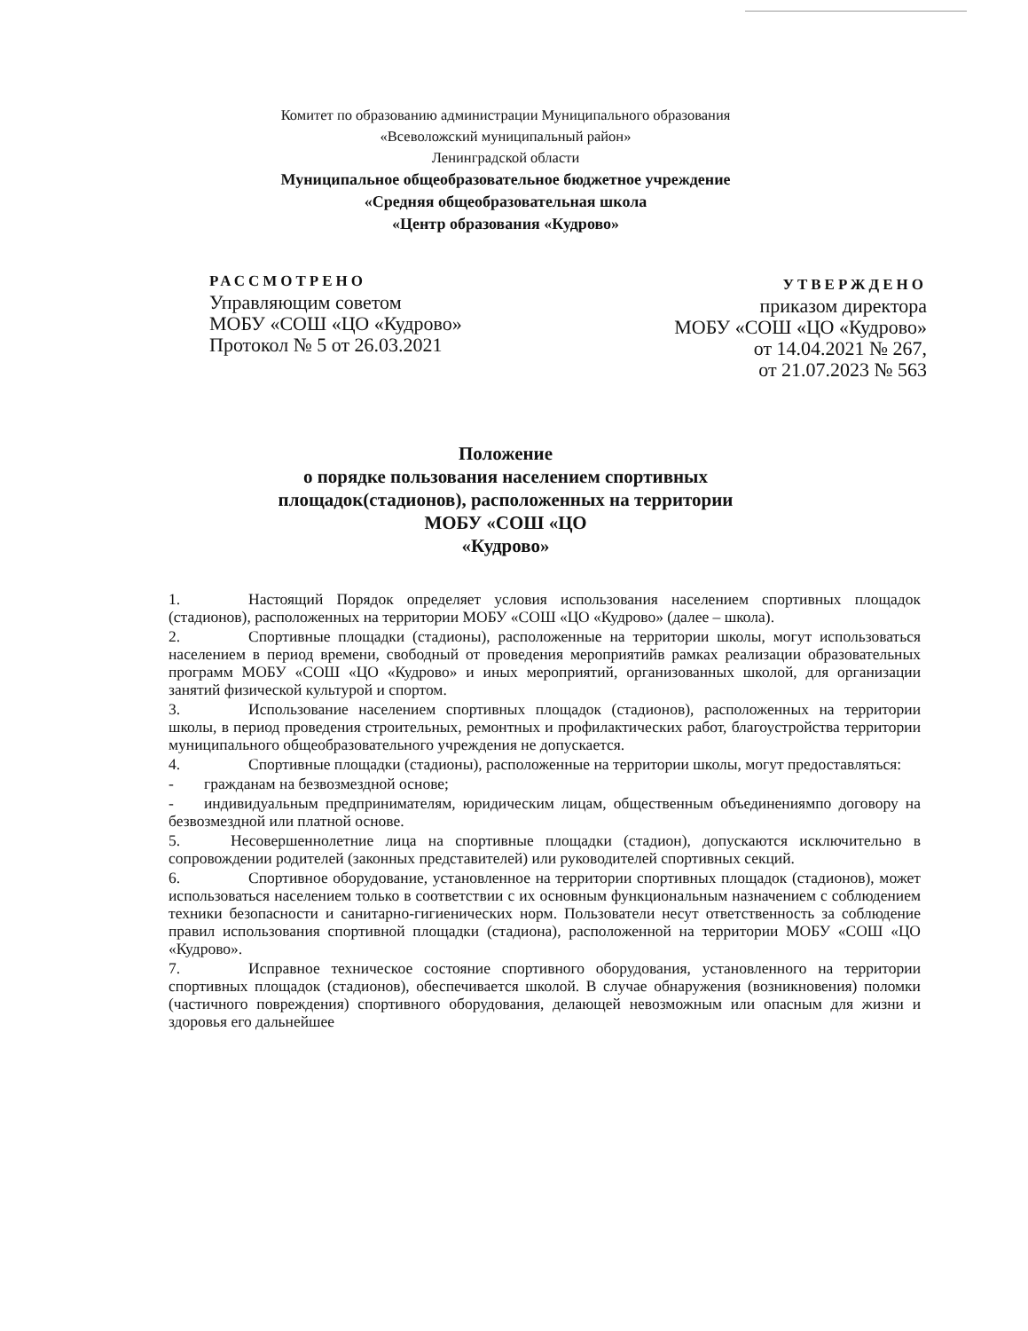Комитет по образованию администрации Муниципального образования
«Всеволожский муниципальный район»
Ленинградской области
Муниципальное общеобразовательное бюджетное учреждение
«Средняя общеобразовательная школа
«Центр образования «Кудрово»
РАССМОТРЕНО
Управляющим советом
МОБУ «СОШ «ЦО «Кудрово»
Протокол № 5 от 26.03.2021
УТВЕРЖДЕНО
приказом директора
МОБУ «СОШ «ЦО «Кудрово»
от 14.04.2021 № 267,
от 21.07.2023 № 563
Положение
о порядке пользования населением спортивных
площадок(стадионов), расположенных на территории
МОБУ «СОШ «ЦО
«Кудрово»
1. Настоящий Порядок определяет условия использования населением спортивных площадок (стадионов), расположенных на территории МОБУ «СОШ «ЦО «Кудрово» (далее – школа).
2. Спортивные площадки (стадионы), расположенные на территории школы, могут использоваться населением в период времени, свободный от проведения мероприятийв рамках реализации образовательных программ МОБУ «СОШ «ЦО «Кудрово» и иных мероприятий, организованных школой, для организации занятий физической культурой и спортом.
3. Использование населением спортивных площадок (стадионов), расположенных на территории школы, в период проведения строительных, ремонтных и профилактических работ, благоустройства территории муниципального общеобразовательного учреждения не допускается.
4. Спортивные площадки (стадионы), расположенные на территории школы, могут предоставляться:
- гражданам на безвозмездной основе;
- индивидуальным предпринимателям, юридическим лицам, общественным объединениямпо договору на безвозмездной или платной основе.
5. Несовершеннолетние лица на спортивные площадки (стадион), допускаются исключительно в сопровождении родителей (законных представителей) или руководителей спортивных секций.
6. Спортивное оборудование, установленное на территории спортивных площадок (стадионов), может использоваться населением только в соответствии с их основным функциональным назначением с соблюдением техники безопасности и санитарно-гигиенических норм. Пользователи несут ответственность за соблюдение правил использования спортивной площадки (стадиона), расположенной на территории МОБУ «СОШ «ЦО «Кудрово».
7. Исправное техническое состояние спортивного оборудования, установленного на территории спортивных площадок (стадионов), обеспечивается школой. В случае обнаружения (возникновения) поломки (частичного повреждения) спортивного оборудования, делающей невозможным или опасным для жизни и здоровья его дальнейшее